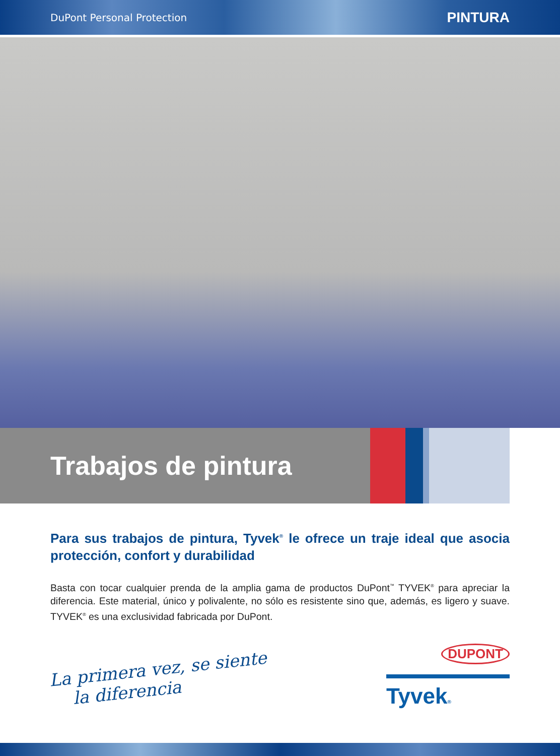DuPont Personal Protection PINTURA
Trabajos de pintura
Para sus trabajos de pintura, Tyvek<sup>®</sup> le ofrece un traje ideal que asocia protección, confort y durabilidad
Basta con tocar cualquier prenda de la amplia gama de productos DuPont<sup>™</sup> TYVEK<sup>®</sup> para apreciar la diferencia. Este material, único y polivalente, no sólo es resistente sino que, además, es ligero y suave. TYVEK<sup>®</sup> es una exclusividad fabricada por DuPont.
La primera vez, se siente
la diferencia
DUPONT
Tyvek®